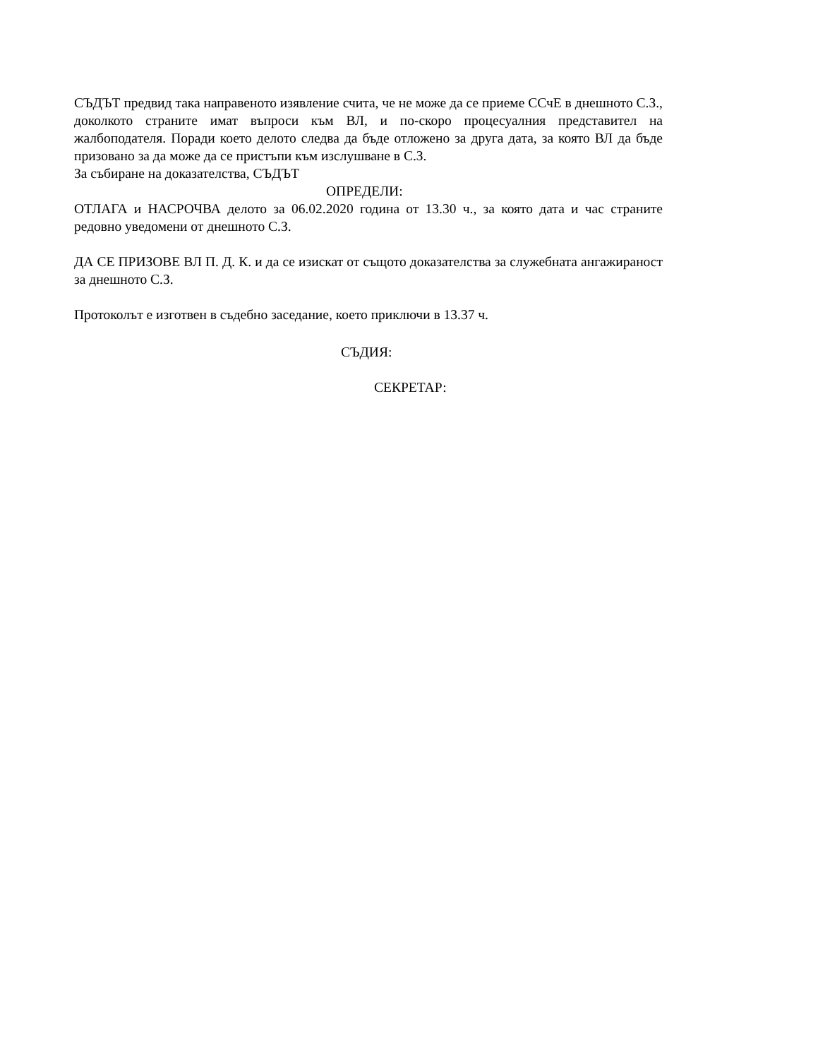СЪДЪТ предвид така направеното изявление счита, че не може да се приеме ССчЕ в днешното С.З., доколкото страните имат въпроси към ВЛ, и по-скоро процесуалния представител на жалбоподателя. Поради което делото следва да бъде отложено за друга дата, за която ВЛ да бъде призовано за да може да се пристъпи към изслушване в С.З.
За събиране на доказателства, СЪДЪТ
ОПРЕДЕЛИ:
ОТЛАГА и НАСРОЧВА делото за 06.02.2020 година от 13.30 ч., за която дата и час страните редовно уведомени от днешното С.З.
ДА СЕ ПРИЗОВЕ ВЛ П. Д. К. и да се изискат от същото доказателства за служебната ангажираност за днешното С.З.
Протоколът е изготвен в съдебно заседание, което приключи в 13.37 ч.
СЪДИЯ:
СЕКРЕТАР: